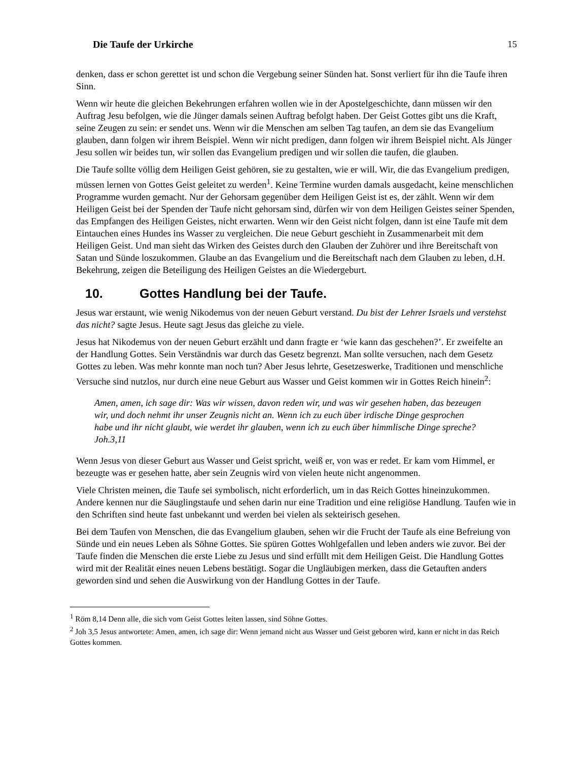Die Taufe der Urkirche 15
denken, dass er schon gerettet ist und schon die Vergebung seiner Sünden hat. Sonst verliert für ihn die Taufe ihren Sinn.
Wenn wir heute die gleichen Bekehrungen erfahren wollen wie in der Apostelgeschichte, dann müssen wir den Auftrag Jesu befolgen, wie die Jünger damals seinen Auftrag befolgt haben. Der Geist Gottes gibt uns die Kraft, seine Zeugen zu sein: er sendet uns. Wenn wir die Menschen am selben Tag taufen, an dem sie das Evangelium glauben, dann folgen wir ihrem Beispiel. Wenn wir nicht predigen, dann folgen wir ihrem Beispiel nicht. Als Jünger Jesu sollen wir beides tun, wir sollen das Evangelium predigen und wir sollen die taufen, die glauben.
Die Taufe sollte völlig dem Heiligen Geist gehören, sie zu gestalten, wie er will. Wir, die das Evangelium predigen, müssen lernen von Gottes Geist geleitet zu werden<sup>1</sup>. Keine Termine wurden damals ausgedacht, keine menschlichen Programme wurden gemacht. Nur der Gehorsam gegenüber dem Heiligen Geist ist es, der zählt. Wenn wir dem Heiligen Geist bei der Spenden der Taufe nicht gehorsam sind, dürfen wir von dem Heiligen Geistes seiner Spenden, das Empfangen des Heiligen Geistes, nicht erwarten. Wenn wir den Geist nicht folgen, dann ist eine Taufe mit dem Eintauchen eines Hundes ins Wasser zu vergleichen. Die neue Geburt geschieht in Zusammenarbeit mit dem Heiligen Geist. Und man sieht das Wirken des Geistes durch den Glauben der Zuhörer und ihre Bereitschaft von Satan und Sünde loszukommen. Glaube an das Evangelium und die Bereitschaft nach dem Glauben zu leben, d.H. Bekehrung, zeigen die Beteiligung des Heiligen Geistes an die Wiedergeburt.
10. Gottes Handlung bei der Taufe.
Jesus war erstaunt, wie wenig Nikodemus von der neuen Geburt verstand. Du bist der Lehrer Israels und verstehst das nicht? sagte Jesus. Heute sagt Jesus das gleiche zu viele.
Jesus hat Nikodemus von der neuen Geburt erzählt und dann fragte er ‘wie kann das geschehen?’. Er zweifelte an der Handlung Gottes. Sein Verständnis war durch das Gesetz begrenzt. Man sollte versuchen, nach dem Gesetz Gottes zu leben. Was mehr konnte man noch tun? Aber Jesus lehrte, Gesetzeswerke, Traditionen und menschliche Versuche sind nutzlos, nur durch eine neue Geburt aus Wasser und Geist kommen wir in Gottes Reich hinein<sup>2</sup>:
Amen, amen, ich sage dir: Was wir wissen, davon reden wir, und was wir gesehen haben, das bezeugen wir, und doch nehmt ihr unser Zeugnis nicht an. Wenn ich zu euch über irdische Dinge gesprochen habe und ihr nicht glaubt, wie werdet ihr glauben, wenn ich zu euch über himmlische Dinge spreche?Joh.3,11
Wenn Jesus von dieser Geburt aus Wasser und Geist spricht, weiß er, von was er redet. Er kam vom Himmel, er bezeugte was er gesehen hatte, aber sein Zeugnis wird von vielen heute nicht angenommen.
Viele Christen meinen, die Taufe sei symbolisch, nicht erforderlich, um in das Reich Gottes hineinzukommen. Andere kennen nur die Säuglingstaufe und sehen darin nur eine Tradition und eine religiöse Handlung. Taufen wie in den Schriften sind heute fast unbekannt und werden bei vielen als sekteirisch gesehen.
Bei dem Taufen von Menschen, die das Evangelium glauben, sehen wir die Frucht der Taufe als eine Befreiung von Sünde und ein neues Leben als Söhne Gottes. Sie spüren Gottes Wohlgefallen und leben anders wie zuvor. Bei der Taufe finden die Menschen die erste Liebe zu Jesus und sind erfüllt mit dem Heiligen Geist. Die Handlung Gottes wird mit der Realität eines neuen Lebens bestätigt. Sogar die Ungläubigen merken, dass die Getauften anders geworden sind und sehen die Auswirkung von der Handlung Gottes in der Taufe.
<sup>1</sup> Röm 8,14 Denn alle, die sich vom Geist Gottes leiten lassen, sind Söhne Gottes.
<sup>2</sup> Joh 3,5 Jesus antwortete: Amen, amen, ich sage dir: Wenn jemand nicht aus Wasser und Geist geboren wird, kann er nicht in das Reich Gottes kommen.